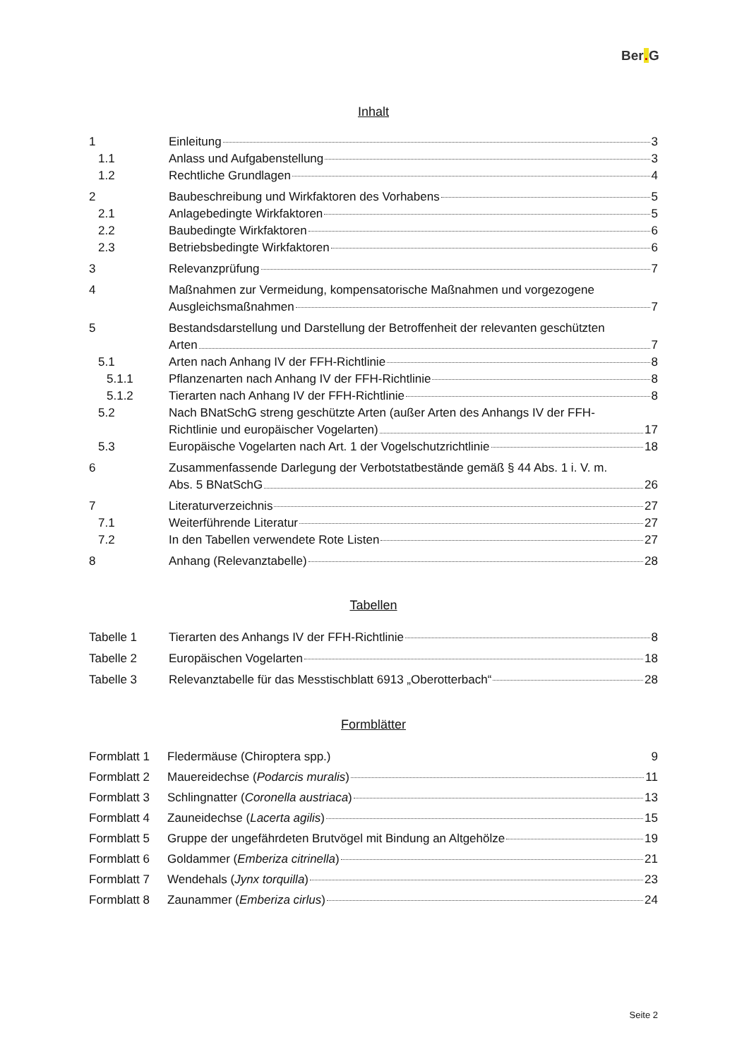Ber. G
Inhalt
1 Einleitung 3
1.1 Anlass und Aufgabenstellung 3
1.2 Rechtliche Grundlagen 4
2 Baubeschreibung und Wirkfaktoren des Vorhabens 5
2.1 Anlagebedingte Wirkfaktoren 5
2.2 Baubedingte Wirkfaktoren 6
2.3 Betriebsbedingte Wirkfaktoren 6
3 Relevanzprüfung 7
4 Maßnahmen zur Vermeidung, kompensatorische Maßnahmen und vorgezogene
Ausgleichsmaßnahmen 7
5 Bestandsdarstellung und Darstellung der Betroffenheit der relevanten geschützten
Arten 7
5.1 Arten nach Anhang IV der FFH-Richtlinie 8
5.1.1 Pflanzenarten nach Anhang IV der FFH-Richtlinie 8
5.1.2 Tierarten nach Anhang IV der FFH-Richtlinie 8
5.2 Nach BNatSchG streng geschützte Arten (außer Arten des Anhangs IV der FFH-
Richtlinie und europäischer Vogelarten) 17
5.3 Europäische Vogelarten nach Art. 1 der Vogelschutzrichtlinie 18
6 Zusammenfassende Darlegung der Verbotstatbestände gemäß § 44 Abs. 1 i. V. m.
Abs. 5 BNatSchG 26
7 Literaturverzeichnis 27
7.1 Weiterführende Literatur 27
7.2 In den Tabellen verwendete Rote Listen 27
8 Anhang (Relevanztabelle) 28
Tabellen
Tabelle 1 Tierarten des Anhangs IV der FFH-Richtlinie 8
Tabelle 2 Europäischen Vogelarten 18
Tabelle 3 Relevanztabelle für das Messtischblatt 6913 „Oberotterbach“ 28
Formblätter
Formblatt 1
Fledermäuse (Chiroptera spp.) 9
Formblatt 2
Mauereidechse (Podarcis muralis) 11
Formblatt 3
Schlingnatter (Coronella austriaca) 13
Formblatt 4
Zauneidechse (Lacerta agilis) 15
Formblatt 5
Gruppe der ungefährdeten Brutvögel mit Bindung an Altgehölze 19
Formblatt 6
Goldammer (Emberiza citrinella) 21
Formblatt 7
Wendehals (Jynx torquilla) 23
Formblatt 8
Zaunammer (Emberiza cirlus) 24
Seite 2